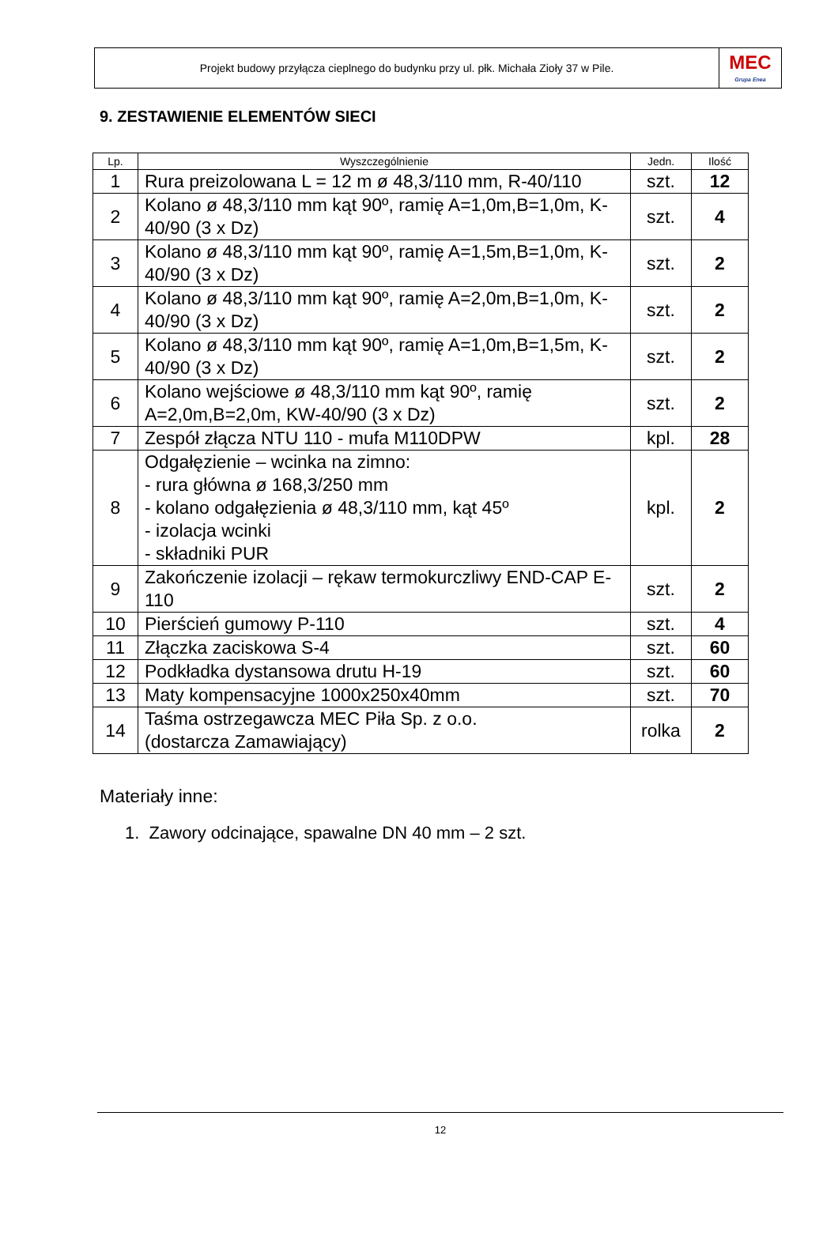Projekt budowy przyłącza cieplnego do budynku przy ul. płk. Michała Zioły 37 w Pile.
MEC
Grupa Enea
9. ZESTAWIENIE ELEMENTÓW SIECI
| Lp. | Wyszczególnienie | Jedn. | Ilość |
| --- | --- | --- | --- |
| 1 | Rura preizolowana L = 12 m ø 48,3/110 mm, R-40/110 | szt. | 12 |
| 2 | Kolano ø 48,3/110 mm kąt 90º, ramię A=1,0m,B=1,0m, K-40/90 (3 x Dz) | szt. | 4 |
| 3 | Kolano ø 48,3/110 mm kąt 90º, ramię A=1,5m,B=1,0m, K-40/90 (3 x Dz) | szt. | 2 |
| 4 | Kolano ø 48,3/110 mm kąt 90º, ramię A=2,0m,B=1,0m, K-40/90 (3 x Dz) | szt. | 2 |
| 5 | Kolano ø 48,3/110 mm kąt 90º, ramię A=1,0m,B=1,5m, K-40/90 (3 x Dz) | szt. | 2 |
| 6 | Kolano wejściowe ø 48,3/110 mm kąt 90º, ramię A=2,0m,B=2,0m, KW-40/90 (3 x Dz) | szt. | 2 |
| 7 | Zespół złącza NTU 110 - mufa M110DPW | kpl. | 28 |
| 8 | Odgałęzienie – wcinka na zimno: - rura główna ø 168,3/250 mm - kolano odgałęzienia ø 48,3/110 mm, kąt 45º - izolacja wcinki - składniki PUR | kpl. | 2 |
| 9 | Zakończenie izolacji – rękaw termokurczliwy END-CAP E-110 | szt. | 2 |
| 10 | Pierścień gumowy P-110 | szt. | 4 |
| 11 | Złączka zaciskowa S-4 | szt. | 60 |
| 12 | Podkładka dystansowa drutu H-19 | szt. | 60 |
| 13 | Maty kompensacyjne 1000x250x40mm | szt. | 70 |
| 14 | Taśma ostrzegawcza MEC Piła Sp. z o.o. (dostarcza Zamawiający) | rolka | 2 |
Materiały inne:
1. Zawory odcinające, spawalne DN 40 mm – 2 szt.
12